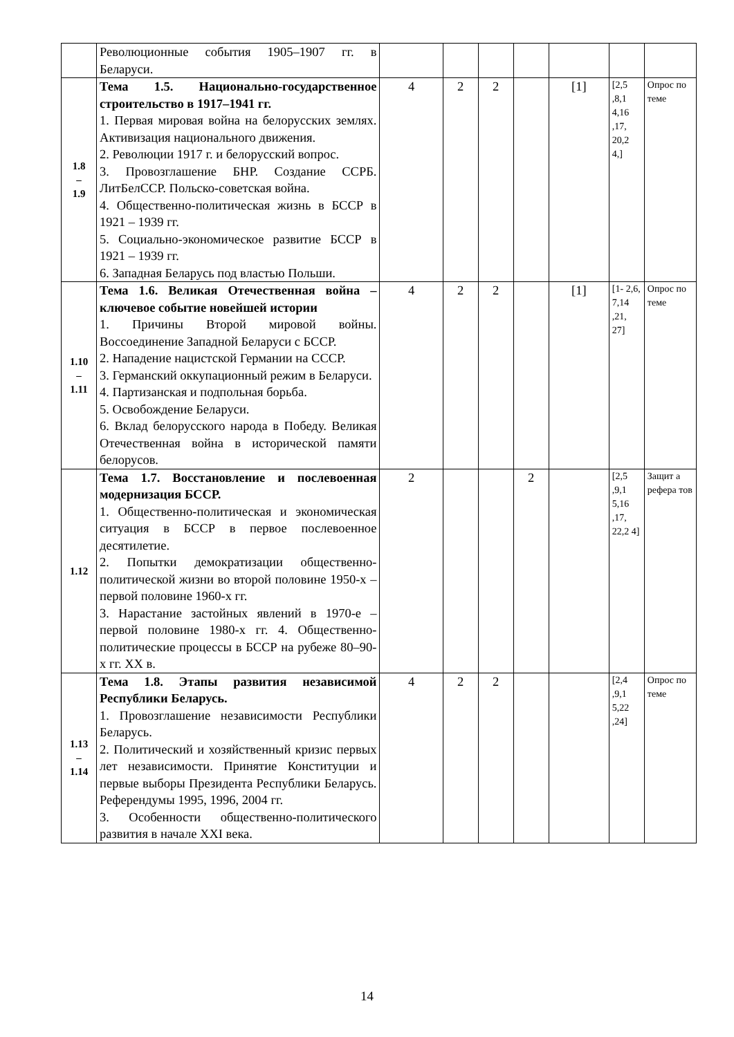| | Революционные события 1905–1907 гг. в Беларуси. | | | | | | | |
| 1.8 – 1.9 | Тема 1.5. Национально-государственное строительство в 1917–1941 гг. 1. Первая мировая война на белорусских землях. Активизация национального движения. 2. Революции 1917 г. и белорусский вопрос. 3. Провозглашение БНР. Создание ССРБ. ЛитБелССР. Польско-советская война. 4. Общественно-политическая жизнь в БССР в 1921 – 1939 гг. 5. Социально-экономическое развитие БССР в 1921 – 1939 гг. 6. Западная Беларусь под властью Польши. | 4 | 2 | 2 | | [1] | [2,5 ,8,1 4,16 ,17, 20,2 4,] | Опрос по теме |
| 1.10 – 1.11 | Тема 1.6. Великая Отечественная война – ключевое событие новейшей истории 1. Причины Второй мировой войны. Воссоединение Западной Беларуси с БССР. 2. Нападение нацистской Германии на СССР. 3. Германский оккупационный режим в Беларуси. 4. Партизанская и подпольная борьба. 5. Освобождение Беларуси. 6. Вклад белорусского народа в Победу. Великая Отечественная война в исторической памяти белорусов. | 4 | 2 | 2 | | [1] | [1- 2,6, 7,14 ,21, 27] | Опрос по теме |
| 1.12 | Тема 1.7. Восстановление и послевоенная модернизация БССР. 1. Общественно-политическая и экономическая ситуация в БССР в первое послевоенное десятилетие. 2. Попытки демократизации общественно-политической жизни во второй половине 1950-х – первой половине 1960-х гг. 3. Нарастание застойных явлений в 1970-е – первой половине 1980-х гг. 4. Общественно-политические процессы в БССР на рубеже 80–90-х гг. XX в. | 2 | | | 2 | | [2,5 ,9,1 5,16 ,17, 22,2 4] | Защит а рефера тов |
| 1.13 – 1.14 | Тема 1.8. Этапы развития независимой Республики Беларусь. 1. Провозглашение независимости Республики Беларусь. 2. Политический и хозяйственный кризис первых лет независимости. Принятие Конституции и первые выборы Президента Республики Беларусь. Референдумы 1995, 1996, 2004 гг. 3. Особенности общественно-политического развития в начале XXI века. | 4 | 2 | 2 | | | [2,4 ,9,1 5,22 ,24] | Опрос по теме |
14